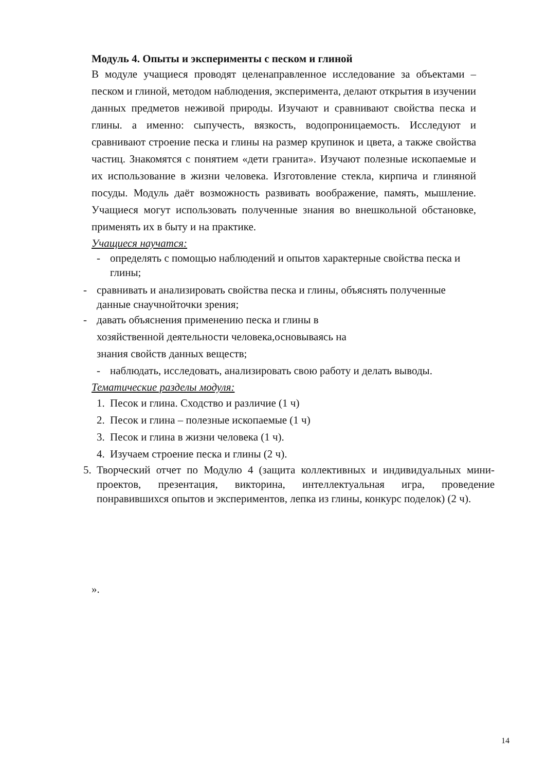Модуль 4. Опыты и эксперименты с песком и глиной
В модуле учащиеся проводят целенаправленное исследование за объектами – песком и глиной, методом наблюдения, эксперимента, делают открытия в изучении данных предметов неживой природы. Изучают и сравнивают свойства песка и глины. а именно: сыпучесть, вязкость, водопроницаемость. Исследуют и сравнивают строение песка и глины на размер крупинок и цвета, а также свойства частиц. Знакомятся с понятием «дети гранита». Изучают полезные ископаемые и их использование в жизни человека. Изготовление стекла, кирпича и глиняной посуды. Модуль даёт возможность развивать воображение, память, мышление. Учащиеся могут использовать полученные знания во внешкольной обстановке, применять их в быту и на практике.
Учащиеся научатся:
- определять с помощью наблюдений и опытов характерные свойства песка и глины;
- сравнивать и анализировать свойства песка и глины, объяснять полученные данные снаучнойточки зрения;
- давать объяснения применению песка и глины в
хозяйственной деятельности человека,основываясь на
знания свойств данных веществ;
- наблюдать, исследовать, анализировать свою работу и делать выводы.
Тематические разделы модуля:
1. Песок и глина. Сходство и различие (1 ч)
2. Песок и глина – полезные ископаемые (1 ч)
3. Песок и глина в жизни человека (1 ч).
4. Изучаем строение песка и глины (2 ч).
5. Творческий отчет по Модулю 4 (защита коллективных и индивидуальных мини- проектов, презентация, викторина, интеллектуальная игра, проведение понравившихся опытов и экспериментов, лепка из глины, конкурс поделок) (2 ч).
».
14